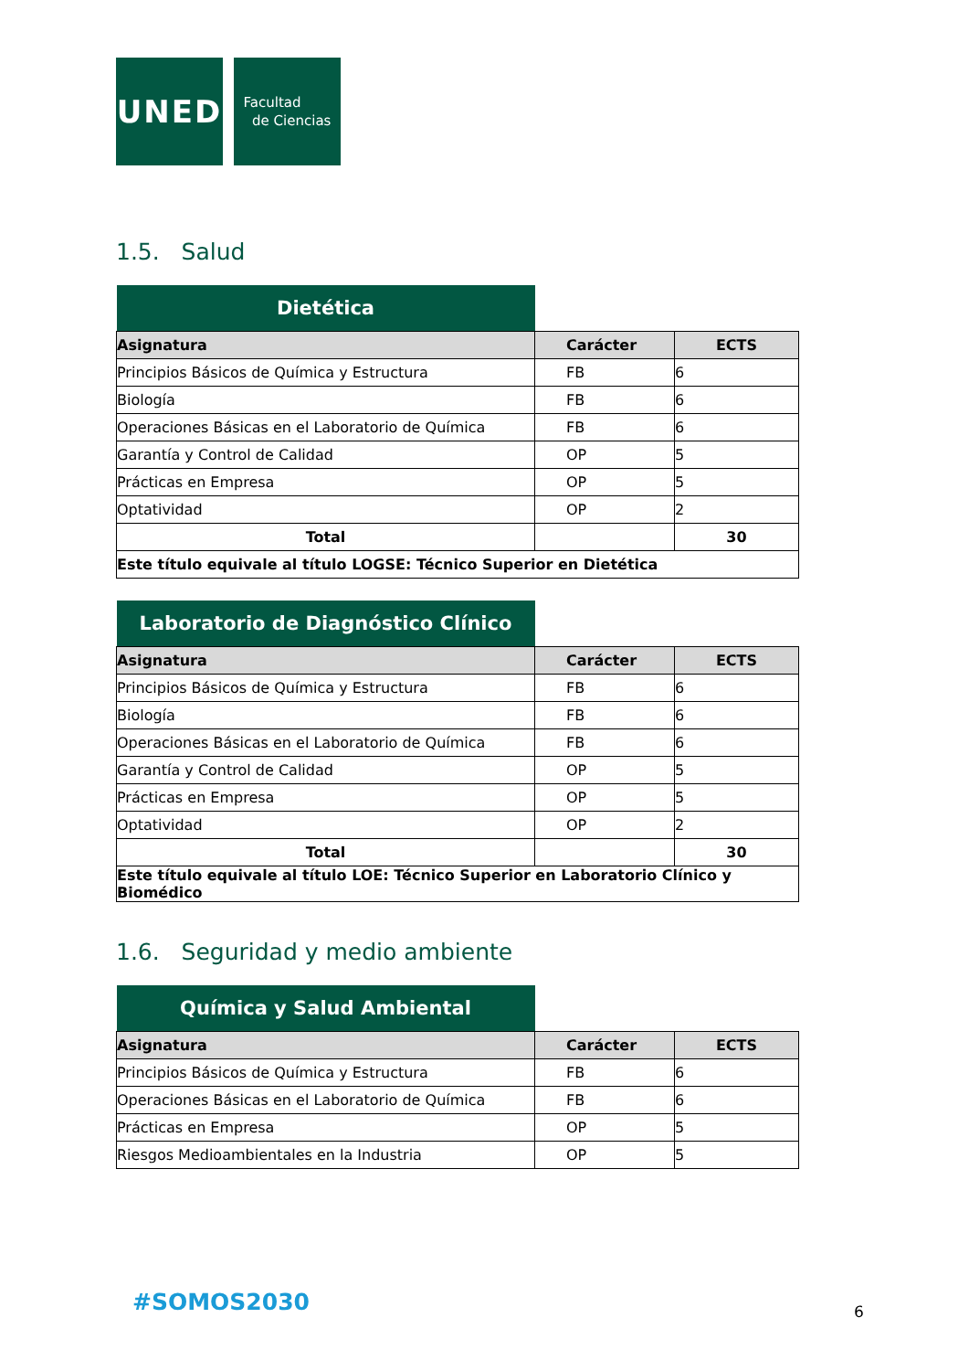UNED
Facultad
de Ciencias
1.5. Salud
| Dietética | | |
| --- | --- | --- |
| Asignatura | Carácter | ECTS |
| Principios Básicos de Química y Estructura | FB | 6 |
| Biología | FB | 6 |
| Operaciones Básicas en el Laboratorio de Química | FB | 6 |
| Garantía y Control de Calidad | OP | 5 |
| Prácticas en Empresa | OP | 5 |
| Optatividad | OP | 2 |
| Total | | 30 |
| Este título equivale al título LOGSE: Técnico Superior en Dietética | | |
| Laboratorio de Diagnóstico Clínico | | |
| --- | --- | --- |
| Asignatura | Carácter | ECTS |
| Principios Básicos de Química y Estructura | FB | 6 |
| Biología | FB | 6 |
| Operaciones Básicas en el Laboratorio de Química | FB | 6 |
| Garantía y Control de Calidad | OP | 5 |
| Prácticas en Empresa | OP | 5 |
| Optatividad | OP | 2 |
| Total | | 30 |
| Este título equivale al título LOE: Técnico Superior en Laboratorio Clínico y Biomédico | | |
1.6. Seguridad y medio ambiente
| Química y Salud Ambiental | | |
| --- | --- | --- |
| Asignatura | Carácter | ECTS |
| Principios Básicos de Química y Estructura | FB | 6 |
| Operaciones Básicas en el Laboratorio de Química | FB | 6 |
| Prácticas en Empresa | OP | 5 |
| Riesgos Medioambientales en la Industria | OP | 5 |
#SOMOS2030 6